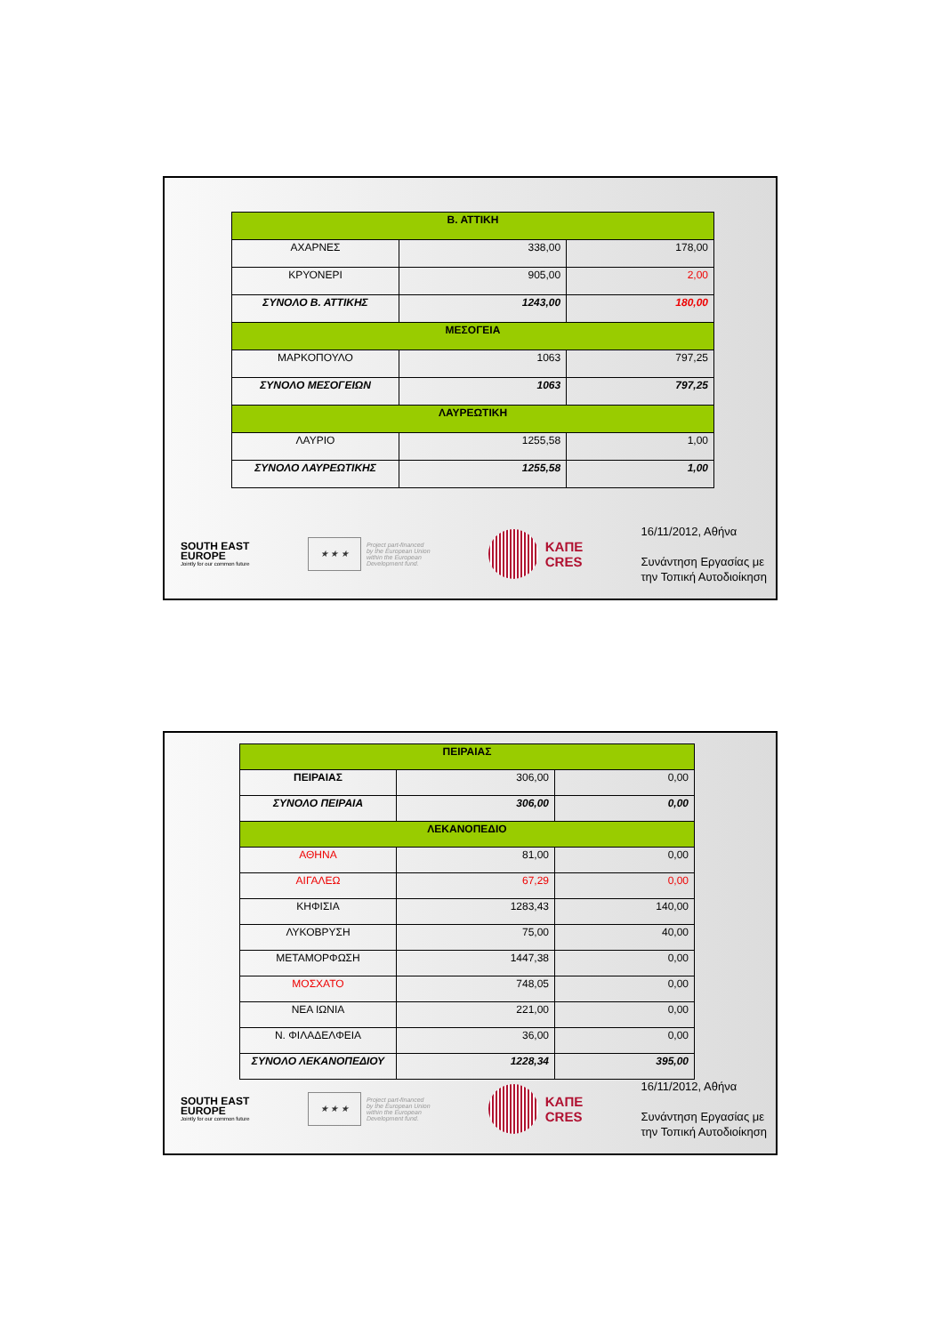| Β. ΑΤΤΙΚΗ | | |
| --- | --- | --- |
| ΑΧΑΡΝΕΣ | 338,00 | 178,00 |
| ΚΡΥΟΝΕΡΙ | 905,00 | 2,00 |
| ΣΥΝΟΛΟ Β. ΑΤΤΙΚΗΣ | 1243,00 | 180,00 |
| ΜΕΣΟΓΕΙΑ | | |
| ΜΑΡΚΟΠΟΥΛΟ | 1063 | 797,25 |
| ΣΥΝΟΛΟ ΜΕΣΟΓΕΙΩΝ | 1063 | 797,25 |
| ΛΑΥΡΕΩΤΙΚΗ | | |
| ΛΑΥΡΙΟ | 1255,58 | 1,00 |
| ΣΥΝΟΛΟ ΛΑΥΡΕΩΤΙΚΗΣ | 1255,58 | 1,00 |
SOUTH EAST
EUROPE
Jointly for our common future
★ ★ ★
Project part-financed
by the European Union
within the European
Development fund.
ΚΑΠΕ
CRES
16/11/2012, Αθήνα
Συνάντηση Εργασίας με
την Τοπική Αυτοδιοίκηση
| ΠΕΙΡΑΙΑΣ | | |
| --- | --- | --- |
| ΠΕΙΡΑΙΑΣ | 306,00 | 0,00 |
| ΣΥΝΟΛΟ ΠΕΙΡΑΙΑ | 306,00 | 0,00 |
| ΛΕΚΑΝΟΠΕΔΙΟ | | |
| ΑΘΗΝΑ | 81,00 | 0,00 |
| ΑΙΓΑΛΕΩ | 67,29 | 0,00 |
| ΚΗΦΙΣΙΑ | 1283,43 | 140,00 |
| ΛΥΚΟΒΡΥΣΗ | 75,00 | 40,00 |
| ΜΕΤΑΜΟΡΦΩΣΗ | 1447,38 | 0,00 |
| ΜΟΣΧΑΤΟ | 748,05 | 0,00 |
| ΝΕΑ ΙΩΝΙΑ | 221,00 | 0,00 |
| Ν. ΦΙΛΑΔΕΛΦΕΙΑ | 36,00 | 0,00 |
| ΣΥΝΟΛΟ ΛΕΚΑΝΟΠΕΔΙΟΥ | 1228,34 | 395,00 |
SOUTH EAST
EUROPE
Jointly for our common future
★ ★ ★
Project part-financed
by the European Union
within the European
Development fund.
ΚΑΠΕ
CRES
16/11/2012, Αθήνα
Συνάντηση Εργασίας με
την Τοπική Αυτοδιοίκηση